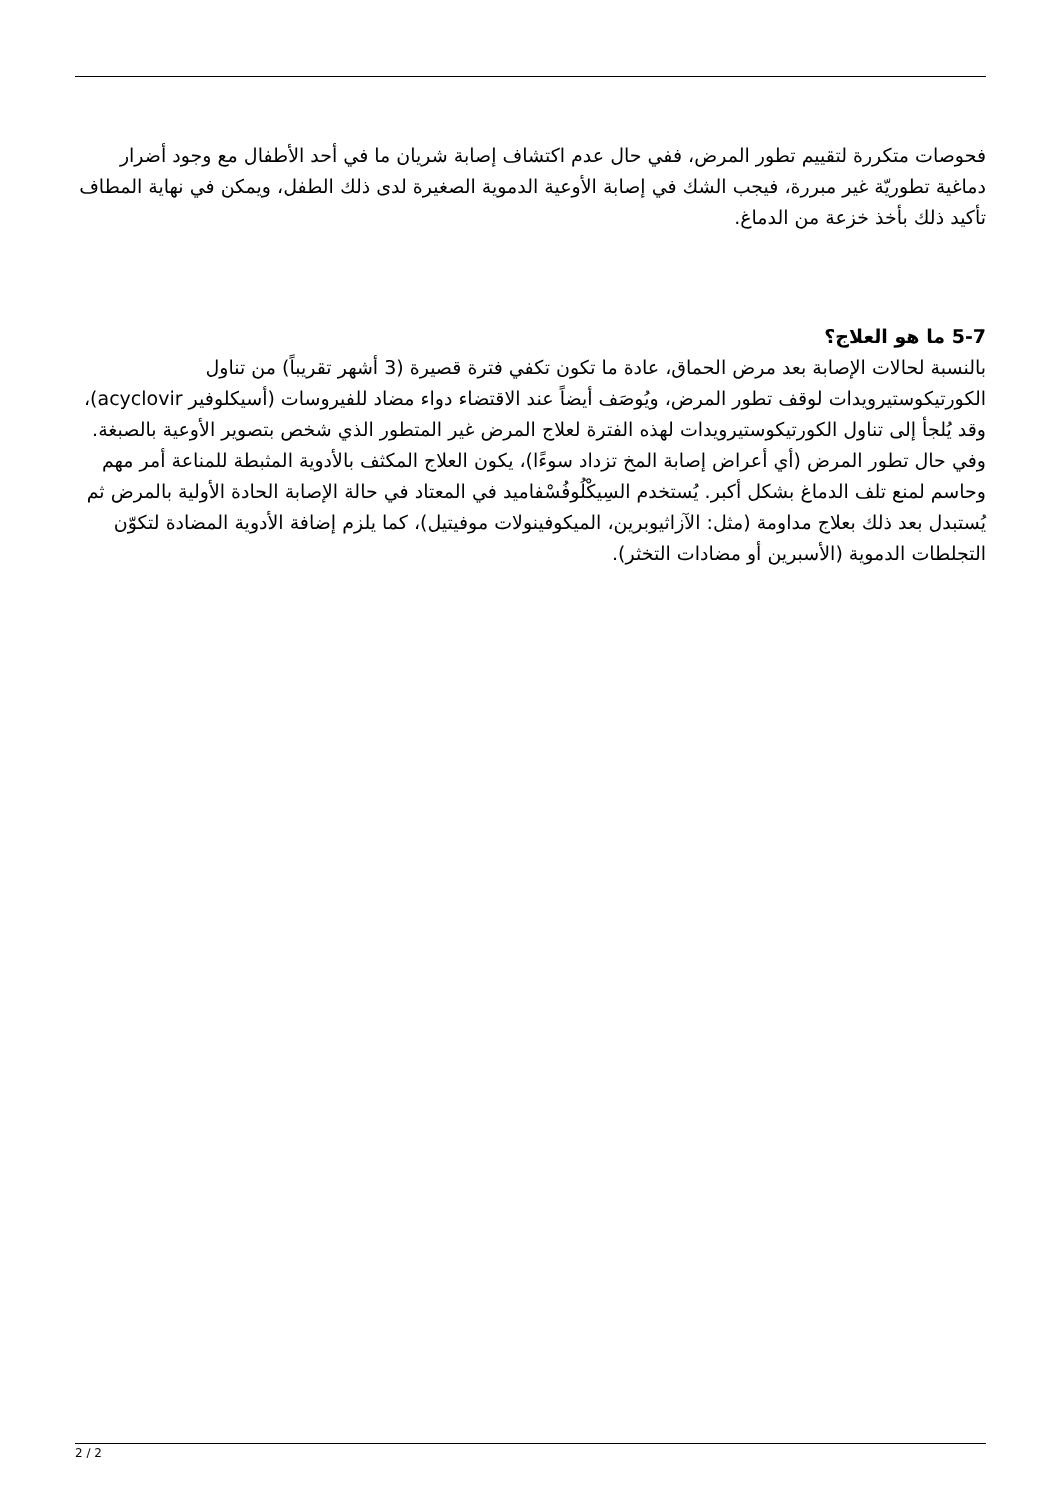فحوصات متكررة لتقييم تطور المرض، ففي حال عدم اكتشاف إصابة شريان ما في أحد الأطفال مع وجود أضرار دماغية تطوريّة غير مبررة، فيجب الشك في إصابة الأوعية الدموية الصغيرة لدى ذلك الطفل، ويمكن في نهاية المطاف تأكيد ذلك بأخذ خزعة من الدماغ.
5-7 ما هو العلاج؟
بالنسبة لحالات الإصابة بعد مرض الحماق، عادة ما تكون تكفي فترة قصيرة (3 أشهر تقريباً) من تناول الكورتيكوستيرويدات لوقف تطور المرض، ويُوصَف أيضاً عند الاقتضاء دواء مضاد للفيروسات (أسيكلوفير acyclovir)، وقد يُلجأ إلى تناول الكورتيكوستيرويدات لهذه الفترة لعلاج المرض غير المتطور الذي شخص بتصوير الأوعية بالصبغة. وفي حال تطور المرض (أي أعراض إصابة المخ تزداد سوءًا)، يكون العلاج المكثف بالأدوية المثبطة للمناعة أمر مهم وحاسم لمنع تلف الدماغ بشكل أكبر. يُستخدم السِيكْلُوفُسْفاميد في المعتاد في حالة الإصابة الحادة الأولية بالمرض ثم يُستبدل بعد ذلك بعلاج مداومة (مثل: الآزاثيوبرين، الميكوفينولات موفيتيل)، كما يلزم إضافة الأدوية المضادة لتكوّن التجلطات الدموية (الأسبرين أو مضادات التخثر).
2 / 2